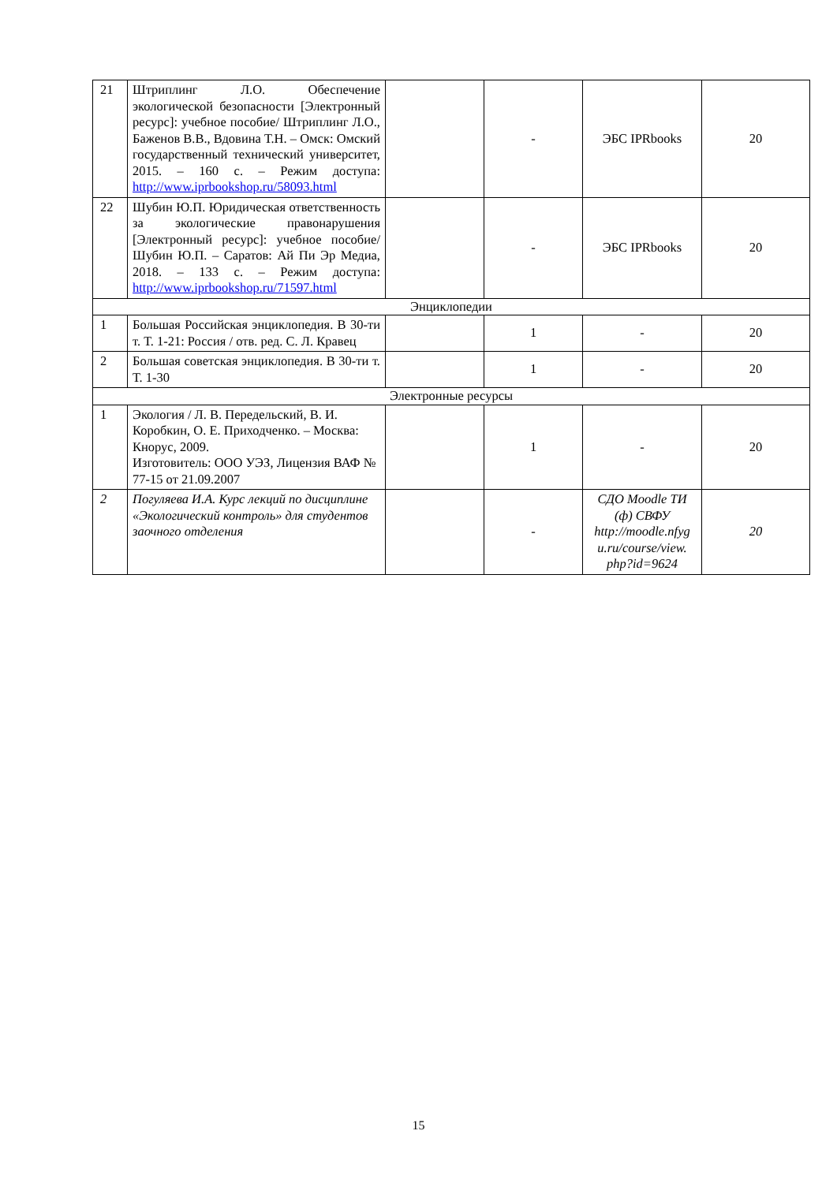| 21 | Штриплинг Л.О. Обеспечение экологической безопасности [Электронный ресурс]: учебное пособие/ Штриплинг Л.О., Баженов В.В., Вдовина Т.Н. – Омск: Омский государственный технический университет, 2015. – 160 с. – Режим доступа: http://www.iprbookshop.ru/58093.html | | - | ЭБС IPRbooks | 20 |
| 22 | Шубин Ю.П. Юридическая ответственность за экологические правонарушения [Электронный ресурс]: учебное пособие/ Шубин Ю.П. – Саратов: Ай Пи Эр Медиа, 2018. – 133 с. – Режим доступа: http://www.iprbookshop.ru/71597.html | | - | ЭБС IPRbooks | 20 |
| Энциклопедии | | | | | |
| 1 | Большая Российская энциклопедия. В 30-ти т. Т. 1-21: Россия / отв. ред. С. Л. Кравец | | 1 | - | 20 |
| 2 | Большая советская энциклопедия. В 30-ти т. Т. 1-30 | | 1 | - | 20 |
| Электронные ресурсы | | | | | |
| 1 | Экология / Л. В. Передельский, В. И. Коробкин, О. Е. Приходченко. – Москва: Кнорус, 2009. Изготовитель: ООО УЭЗ, Лицензия ВАФ № 77-15 от 21.09.2007 | | 1 | - | 20 |
| 2 | Погуляева И.А. Курс лекций по дисциплине «Экологический контроль» для студентов заочного отделения | | - | СДО Moodle ТИ (ф) СВФУ http://moodle.nfyg u.ru/course/view. php?id=9624 | 20 |
15